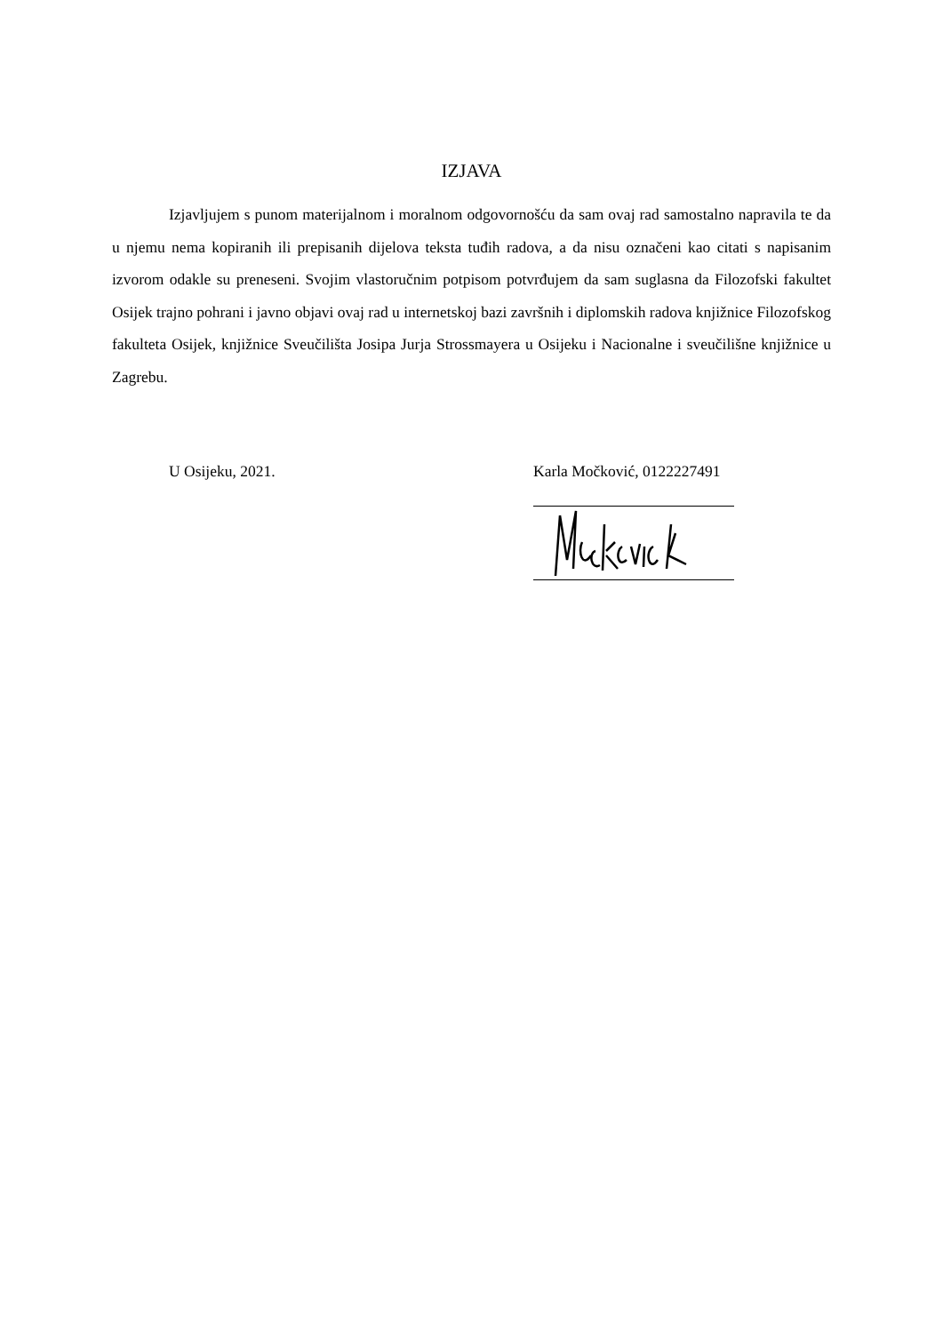IZJAVA
Izjavljujem s punom materijalnom i moralnom odgovornošću da sam ovaj rad samostalno napravila te da u njemu nema kopiranih ili prepisanih dijelova teksta tuđih radova, a da nisu označeni kao citati s napisanim izvorom odakle su preneseni. Svojim vlastoručnim potpisom potvrđujem da sam suglasna da Filozofski fakultet Osijek trajno pohrani i javno objavi ovaj rad u internetskoj bazi završnih i diplomskih radova knjižnice Filozofskog fakulteta Osijek, knjižnice Sveučilišta Josipa Jurja Strossmayera u Osijeku i Nacionalne i sveučilišne knjižnice u Zagrebu.
U Osijeku, 2021. Karla Močković, 0122227491